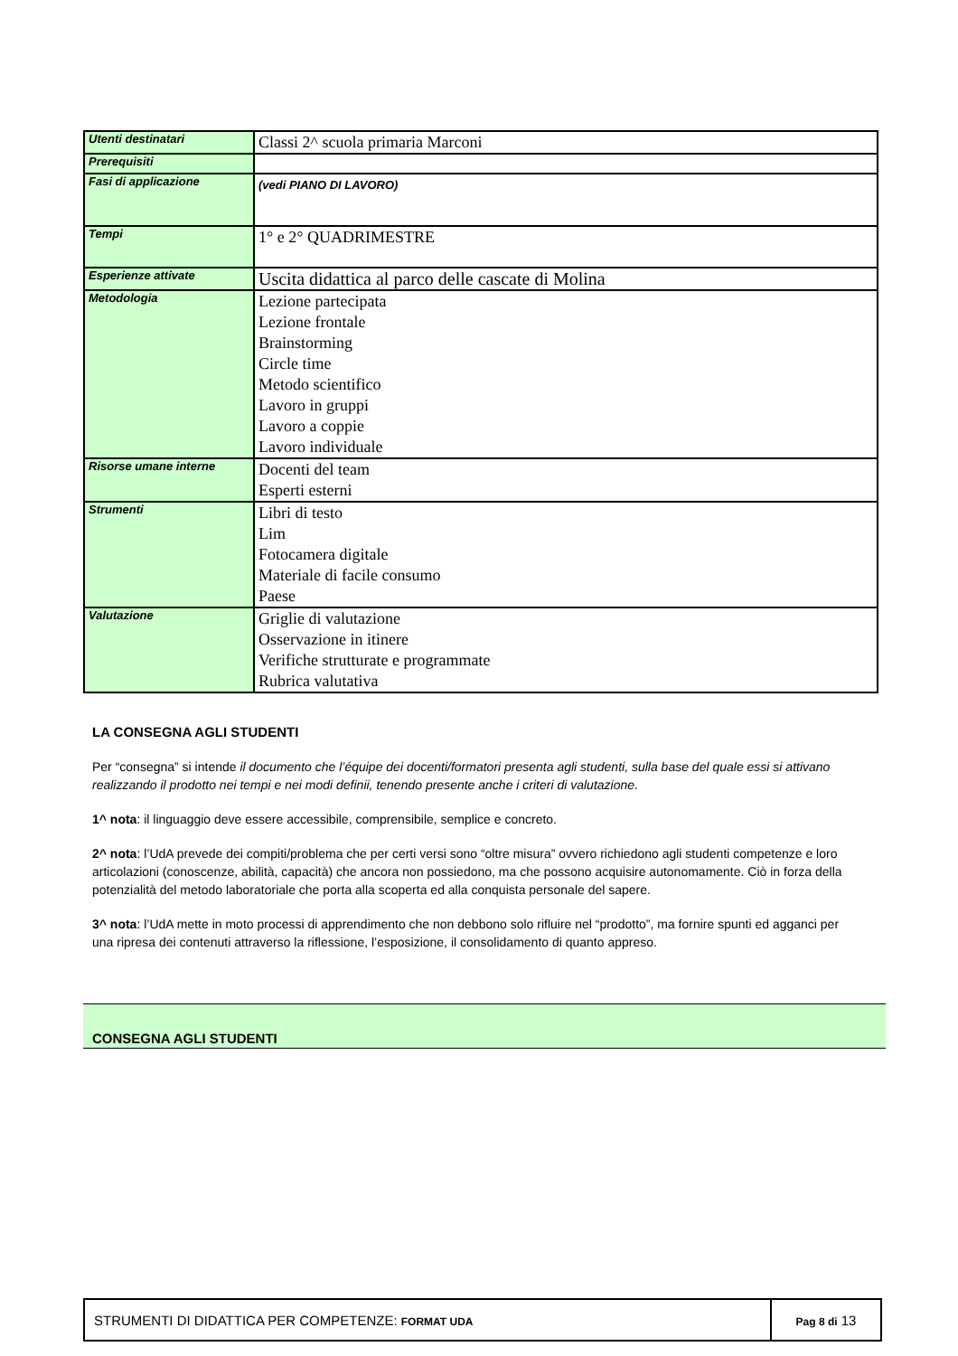| Utenti destinatari | Classi 2^ scuola primaria Marconi |
| Prerequisiti | |
| Fasi di applicazione | (vedi PIANO DI LAVORO) |
| Tempi | 1° e 2° QUADRIMESTRE |
| Esperienze attivate | Uscita didattica al parco delle cascate di Molina |
| Metodologia | Lezione partecipata Lezione frontale Brainstorming Circle time Metodo scientifico Lavoro in gruppi Lavoro a coppie Lavoro individuale |
| Risorse umane interne | Docenti del team Esperti esterni |
| Strumenti | Libri di testo Lim Fotocamera digitale Materiale di facile consumo Paese |
| Valutazione | Griglie di valutazione Osservazione in itinere Verifiche strutturate e programmate Rubrica valutativa |
LA CONSEGNA AGLI STUDENTI
Per “consegna” si intende il documento che l’équipe dei docenti/formatori presenta agli studenti, sulla base del quale essi si attivano realizzando il prodotto nei tempi e nei modi definii, tenendo presente anche i criteri di valutazione.
1^ nota: il linguaggio deve essere accessibile, comprensibile, semplice e concreto.
2^ nota: l’UdA prevede dei compiti/problema che per certi versi sono “oltre misura” ovvero richiedono agli studenti competenze e loro articolazioni (conoscenze, abilità, capacità) che ancora non possiedono, ma che possono acquisire autonomamente. Ciò in forza della potenzialità del metodo laboratoriale che porta alla scoperta ed alla conquista personale del sapere.
3^ nota: l’UdA mette in moto processi di apprendimento che non debbono solo rifluire nel “prodotto”, ma fornire spunti ed agganci per una ripresa dei contenuti attraverso la riflessione, l’esposizione, il consolidamento di quanto appreso.
CONSEGNA AGLI STUDENTI
| STRUMENTI DI DIDATTICA PER COMPETENZE: FORMAT UDA | Pag 8 di 13 |